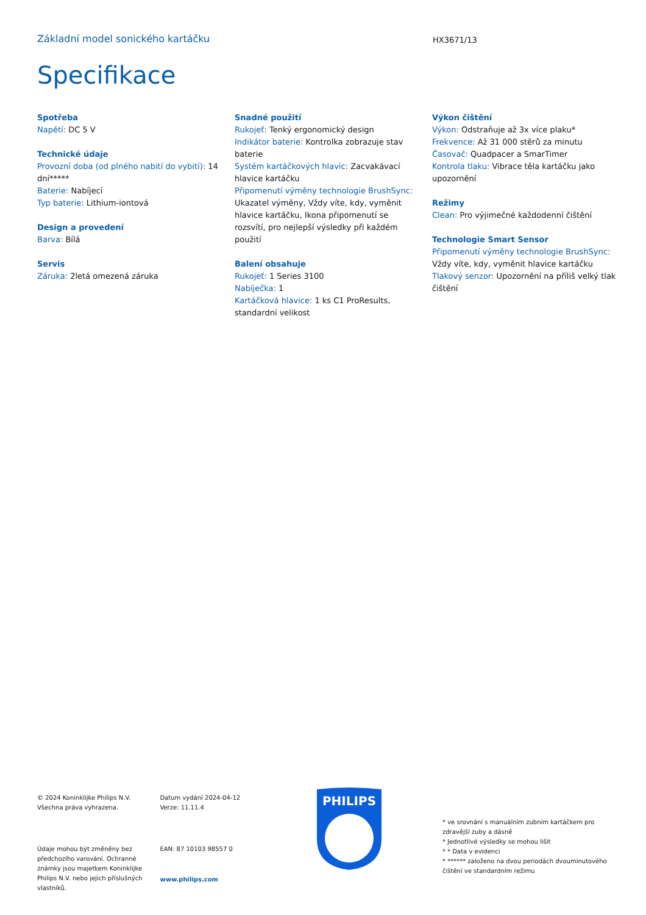Základní model sonického kartáčku HX3671/13
Specifikace
Spotřeba
Napětí: DC 5 V
Technické údaje
Provozní doba (od plného nabití do vybití): 14 dní*****
Baterie: Nabíjecí
Typ baterie: Lithium-iontová
Design a provedení
Barva: Bílá
Servis
Záruka: 2letá omezená záruka
Snadné použití
Rukojeť: Tenký ergonomický design
Indikátor baterie: Kontrolka zobrazuje stav baterie
Systém kartáčkových hlavic: Zacvakávací hlavice kartáčku
Připomenutí výměny technologie BrushSync: Ukazatel výměny, Vždy víte, kdy, vyměnit hlavice kartáčku, Ikona připomenutí se rozsvítí, pro nejlepší výsledky při každém použití
Balení obsahuje
Rukojeť: 1 Series 3100
Nabíječka: 1
Kartáčková hlavice: 1 ks C1 ProResults, standardní velikost
Výkon čištění
Výkon: Odstraňuje až 3x více plaku*
Frekvence: Až 31 000 stěrů za minutu
Časovač: Quadpacer a SmarTimer
Kontrola tlaku: Vibrace těla kartáčku jako upozornění
Režimy
Clean: Pro výjimečné každodenní čištění
Technologie Smart Sensor
Připomenutí výměny technologie BrushSync: Vždy víte, kdy, vyměnit hlavice kartáčku
Tlakový senzor: Upozornění na příliš velký tlak čištění
© 2024 Koninklijke Philips N.V.
Všechna práva vyhrazena.
Údaje mohou být změněny bez předchozího varování. Ochranné známky jsou majetkem Koninklijke Philips N.V. nebo jejich příslušných vlastníků.
Datum vydání 2024-04-12
Verze: 11.11.4
EAN: 87 10103 98557 0
www.philips.com
PHILIPS
* ve srovnání s manuálním zubním kartáčkem pro zdravější zuby a dásně
* Jednotlivé výsledky se mohou lišit
* * Data v evidenci
* ****** založeno na dvou periodách dvouminutového čištění ve standardním režimu